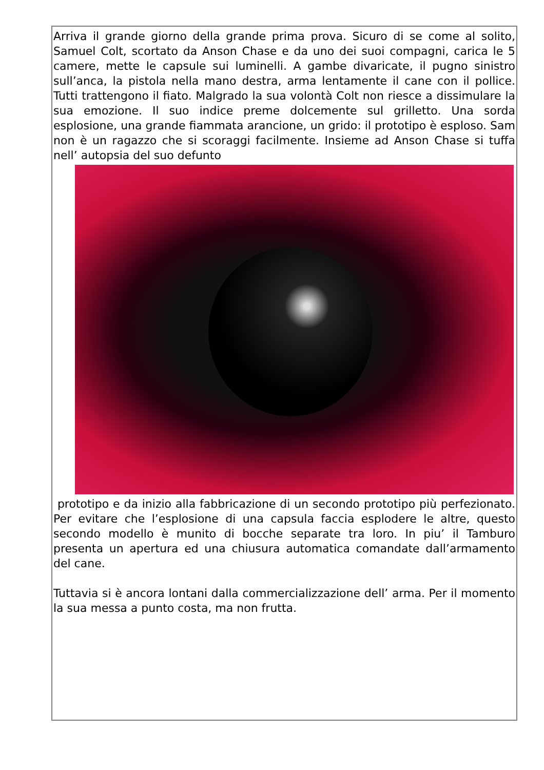Arriva il grande giorno della grande prima prova. Sicuro di se come al solito, Samuel Colt, scortato da Anson Chase e da uno dei suoi compagni, carica le 5 camere, mette le capsule sui luminelli. A gambe divaricate, il pugno sinistro sull’anca, la pistola nella mano destra, arma lentamente il cane con il pollice. Tutti trattengono il fiato. Malgrado la sua volontà Colt non riesce a dissimulare la sua emozione. Il suo indice preme dolcemente sul grilletto. Una sorda esplosione, una grande fiammata arancione, un grido: il prototipo è esploso. Sam non è un ragazzo che si scoraggi facilmente. Insieme ad Anson Chase si tuffa nell’ autopsia del suo defunto
prototipo e da inizio alla fabbricazione di un secondo prototipo più perfezionato. Per evitare che l’esplosione di una capsula faccia esplodere le altre, questo secondo modello è munito di bocche separate tra loro. In piu’ il Tamburo presenta un apertura ed una chiusura automatica comandate dall’armamento del cane.
Tuttavia si è ancora lontani dalla commercializzazione dell’ arma. Per il momento la sua messa a punto costa, ma non frutta.